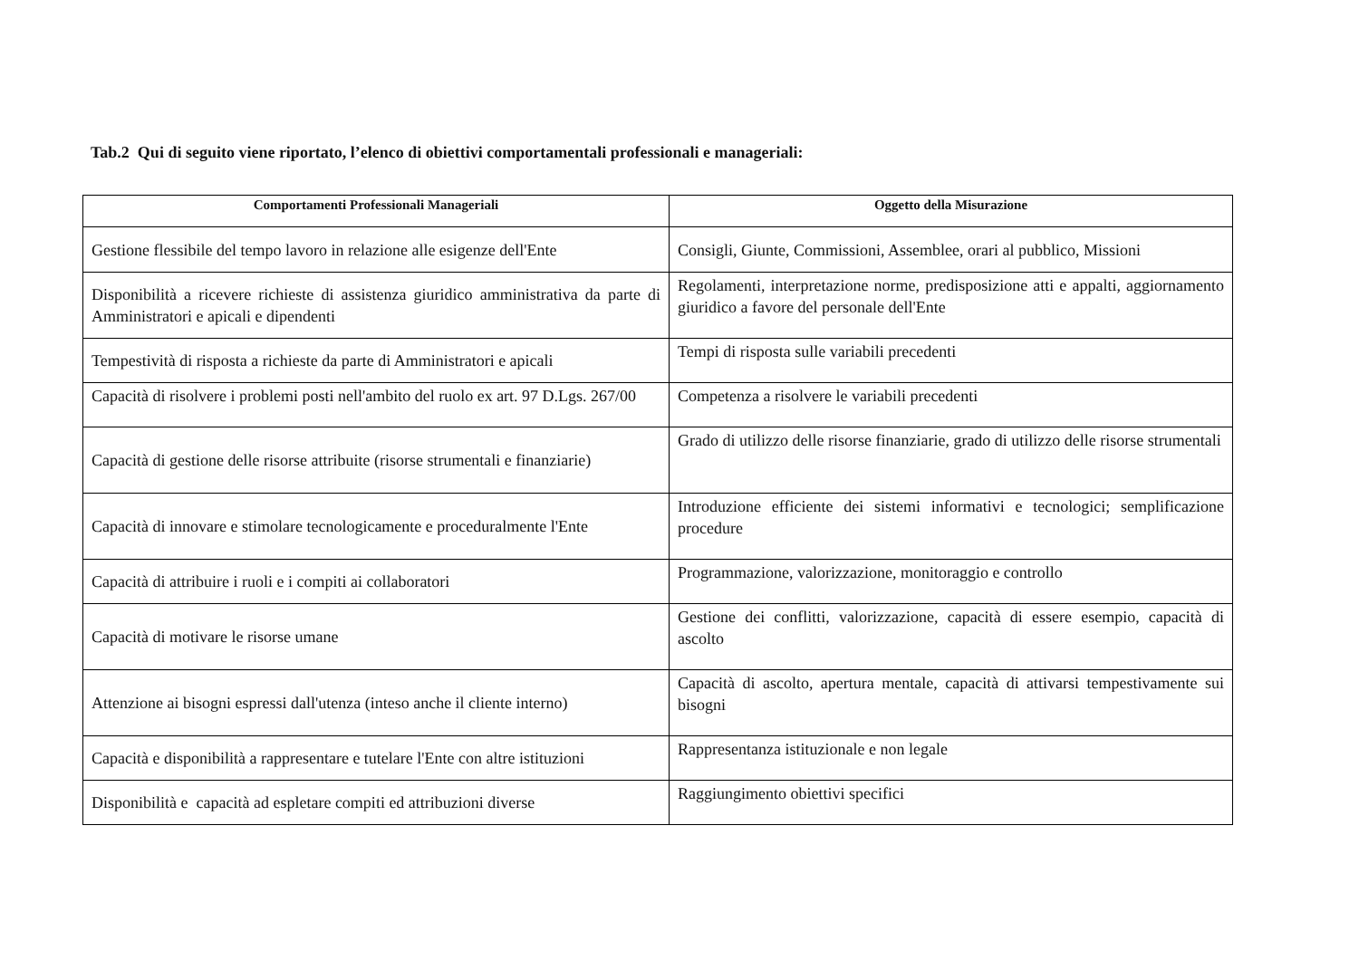Tab.2 Qui di seguito viene riportato, l’elenco di obiettivi comportamentali professionali e manageriali:
| Comportamenti Professionali Manageriali | Oggetto della Misurazione |
| --- | --- |
| Gestione flessibile del tempo lavoro in relazione alle esigenze dell'Ente | Consigli, Giunte, Commissioni, Assemblee, orari al pubblico, Missioni |
| Disponibilità a ricevere richieste di assistenza giuridico amministrativa da parte di Amministratori e apicali e dipendenti | Regolamenti, interpretazione norme, predisposizione atti e appalti, aggiornamento giuridico a favore del personale dell'Ente |
| Tempestività di risposta a richieste da parte di Amministratori e apicali | Tempi di risposta sulle variabili precedenti |
| Capacità di risolvere i problemi posti nell'ambito del ruolo ex art. 97 D.Lgs. 267/00 | Competenza a risolvere le variabili precedenti |
| Capacità di gestione delle risorse attribuite (risorse strumentali e finanziarie) | Grado di utilizzo delle risorse finanziarie, grado di utilizzo delle risorse strumentali |
| Capacità di innovare e stimolare tecnologicamente e proceduralmente l'Ente | Introduzione efficiente dei sistemi informativi e tecnologici; semplificazione procedure |
| Capacità di attribuire i ruoli e i compiti ai collaboratori | Programmazione, valorizzazione, monitoraggio e controllo |
| Capacità di motivare le risorse umane | Gestione dei conflitti, valorizzazione, capacità di essere esempio, capacità di ascolto |
| Attenzione ai bisogni espressi dall'utenza (inteso anche il cliente interno) | Capacità di ascolto, apertura mentale, capacità di attivarsi tempestivamente sui bisogni |
| Capacità e disponibilità a rappresentare e tutelare l'Ente con altre istituzioni | Rappresentanza istituzionale e non legale |
| Disponibilità e capacità ad espletare compiti ed attribuzioni diverse | Raggiungimento obiettivi specifici |